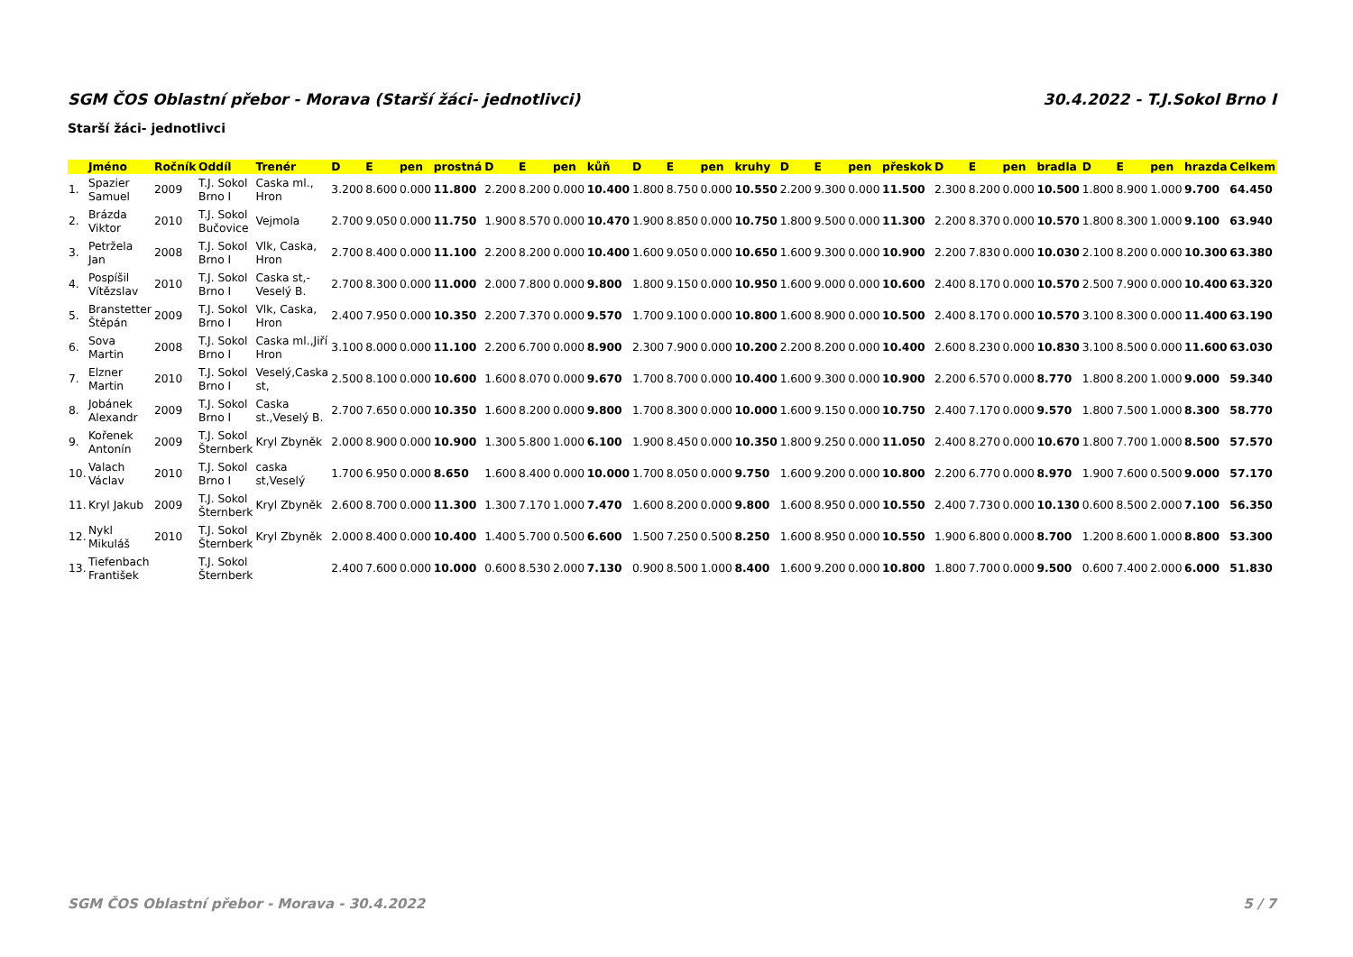SGM ČOS Oblastní přebor - Morava (Starší žáci- jednotlivci) 30.4.2022 - T.J.Sokol Brno I
Starší žáci- jednotlivci
| | Jméno | Ročník | Oddíl | Trenér | D | E | pen | prostná | D | E | pen | kůň | D | E | pen | kruhy | D | E | pen | přeskok | D | E | pen | bradla | D | E | pen | hrazda | Celkem |
| --- | --- | --- | --- | --- | --- | --- | --- | --- | --- | --- | --- | --- | --- | --- | --- | --- | --- | --- | --- | --- | --- | --- | --- | --- | --- | --- | --- | --- | --- |
| 1. | Spazier Samuel | 2009 | T.J. Sokol Brno I | Caska ml., Hron | 3.200 | 8.600 | 0.000 | 11.800 | 2.200 | 8.200 | 0.000 | 10.400 | 1.800 | 8.750 | 0.000 | 10.550 | 2.200 | 9.300 | 0.000 | 11.500 | 2.300 | 8.200 | 0.000 | 10.500 | 1.800 | 8.900 | 1.000 | 9.700 | 64.450 |
| 2. | Brázda Viktor | 2010 | T.J. Sokol Bučovice | Vejmola | 2.700 | 9.050 | 0.000 | 11.750 | 1.900 | 8.570 | 0.000 | 10.470 | 1.900 | 8.850 | 0.000 | 10.750 | 1.800 | 9.500 | 0.000 | 11.300 | 2.200 | 8.370 | 0.000 | 10.570 | 1.800 | 8.300 | 1.000 | 9.100 | 63.940 |
| 3. | Petržela Jan | 2008 | T.J. Sokol Brno I | Vlk, Caska, Hron | 2.700 | 8.400 | 0.000 | 11.100 | 2.200 | 8.200 | 0.000 | 10.400 | 1.600 | 9.050 | 0.000 | 10.650 | 1.600 | 9.300 | 0.000 | 10.900 | 2.200 | 7.830 | 0.000 | 10.030 | 2.100 | 8.200 | 0.000 | 10.300 | 63.380 |
| 4. | Pospíšil Vítězslav | 2010 | T.J. Sokol Brno I | Caska st,- Veselý B. | 2.700 | 8.300 | 0.000 | 11.000 | 2.000 | 7.800 | 0.000 | 9.800 | 1.800 | 9.150 | 0.000 | 10.950 | 1.600 | 9.000 | 0.000 | 10.600 | 2.400 | 8.170 | 0.000 | 10.570 | 2.500 | 7.900 | 0.000 | 10.400 | 63.320 |
| 5. | Branstetter Štěpán | 2009 | T.J. Sokol Brno I | Vlk, Caska, Hron | 2.400 | 7.950 | 0.000 | 10.350 | 2.200 | 7.370 | 0.000 | 9.570 | 1.700 | 9.100 | 0.000 | 10.800 | 1.600 | 8.900 | 0.000 | 10.500 | 2.400 | 8.170 | 0.000 | 10.570 | 3.100 | 8.300 | 0.000 | 11.400 | 63.190 |
| 6. | Sova Martin | 2008 | T.J. Sokol Brno I | Caska ml.,Jiří Hron | 3.100 | 8.000 | 0.000 | 11.100 | 2.200 | 6.700 | 0.000 | 8.900 | 2.300 | 7.900 | 0.000 | 10.200 | 2.200 | 8.200 | 0.000 | 10.400 | 2.600 | 8.230 | 0.000 | 10.830 | 3.100 | 8.500 | 0.000 | 11.600 | 63.030 |
| 7. | Elzner Martin | 2010 | T.J. Sokol Brno I | Veselý,Caska st, | 2.500 | 8.100 | 0.000 | 10.600 | 1.600 | 8.070 | 0.000 | 9.670 | 1.700 | 8.700 | 0.000 | 10.400 | 1.600 | 9.300 | 0.000 | 10.900 | 2.200 | 6.570 | 0.000 | 8.770 | 1.800 | 8.200 | 1.000 | 9.000 | 59.340 |
| 8. | Jobánek Alexandr | 2009 | T.J. Sokol Brno I | Caska st.,Veselý B. | 2.700 | 7.650 | 0.000 | 10.350 | 1.600 | 8.200 | 0.000 | 9.800 | 1.700 | 8.300 | 0.000 | 10.000 | 1.600 | 9.150 | 0.000 | 10.750 | 2.400 | 7.170 | 0.000 | 9.570 | 1.800 | 7.500 | 1.000 | 8.300 | 58.770 |
| 9. | Kořenek Antonín | 2009 | T.J. Sokol Šternberk | Kryl Zbyněk | 2.000 | 8.900 | 0.000 | 10.900 | 1.300 | 5.800 | 1.000 | 6.100 | 1.900 | 8.450 | 0.000 | 10.350 | 1.800 | 9.250 | 0.000 | 11.050 | 2.400 | 8.270 | 0.000 | 10.670 | 1.800 | 7.700 | 1.000 | 8.500 | 57.570 |
| 10. | Valach Václav | 2010 | T.J. Sokol Brno I | caska st,Veselý | 1.700 | 6.950 | 0.000 | 8.650 | 1.600 | 8.400 | 0.000 | 10.000 | 1.700 | 8.050 | 0.000 | 9.750 | 1.600 | 9.200 | 0.000 | 10.800 | 2.200 | 6.770 | 0.000 | 8.970 | 1.900 | 7.600 | 0.500 | 9.000 | 57.170 |
| 11. | Kryl Jakub | 2009 | T.J. Sokol Šternberk | Kryl Zbyněk | 2.600 | 8.700 | 0.000 | 11.300 | 1.300 | 7.170 | 1.000 | 7.470 | 1.600 | 8.200 | 0.000 | 9.800 | 1.600 | 8.950 | 0.000 | 10.550 | 2.400 | 7.730 | 0.000 | 10.130 | 0.600 | 8.500 | 2.000 | 7.100 | 56.350 |
| 12. | Nykl Mikuláš | 2010 | T.J. Sokol Šternberk | Kryl Zbyněk | 2.000 | 8.400 | 0.000 | 10.400 | 1.400 | 5.700 | 0.500 | 6.600 | 1.500 | 7.250 | 0.500 | 8.250 | 1.600 | 8.950 | 0.000 | 10.550 | 1.900 | 6.800 | 0.000 | 8.700 | 1.200 | 8.600 | 1.000 | 8.800 | 53.300 |
| 13. | Tiefenbach František | | T.J. Sokol Šternberk | | 2.400 | 7.600 | 0.000 | 10.000 | 0.600 | 8.530 | 2.000 | 7.130 | 0.900 | 8.500 | 1.000 | 8.400 | 1.600 | 9.200 | 0.000 | 10.800 | 1.800 | 7.700 | 0.000 | 9.500 | 0.600 | 7.400 | 2.000 | 6.000 | 51.830 |
SGM ČOS Oblastní přebor - Morava - 30.4.2022 5 / 7